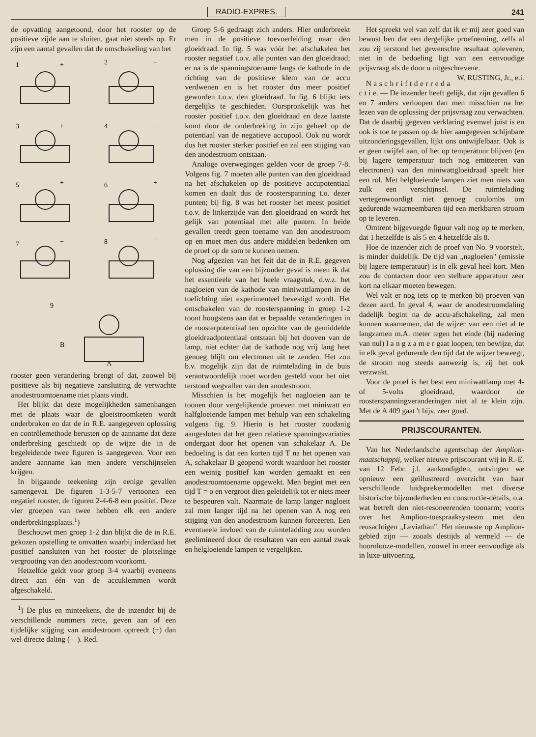RADIO-EXPRES. 241
de opvatting aangetoond, door het rooster op de positieve zijde aan te sluiten, gaat niet steeds op. Er zijn een aantal gevallen dat de omschakeling van het
1
+
2
−
3
+
4
−
5
+
6
+
7
−
8
−
9
B
A
rooster geen verandering brengt of dat, zoowel bij positieve als bij negatieve aansluiting de verwachte anodestroomtoename niet plaats vindt.
Het blijkt dat deze mogelijkheden samenhangen met de plaats waar de gloeistroomketen wordt onderbroken en dat de in R.E. aangegeven oplossing en contrôlemethode berusten op de aanname dat deze onderbreking geschiedt op de wijze die in de begeleidende twee figuren is aangegeven. Voor een andere aanname kan men andere verschijnselen krijgen.
In bijgaande teekening zijn eenige gevallen samengevat. De figuren 1-3-5-7 vertoonen een negatief rooster, de figuren 2-4-6-8 een positief. Deze vier groepen van twee hebben elk een andere onderbrekingsplaats.<sup>1</sup>)
Beschouwt men groep 1-2 dan blijkt die de in R.E. gekozen opstelling te omvatten waarbij inderdaad het positief aansluiten van het rooster de plotselinge vergrooting van den anodestroom voorkomt.
Hetzelfde geldt voor groep 3-4 waarbij eveneens direct aan één van de accuklemmen wordt afgeschakeld.
<sup>1</sup>) De plus en minteekens, die de inzender bij de verschillende nummers zette, geven aan of een tijdelijke stijging van anodestroom optreedt (+) dan wel directe daling (—). Red.
Groep 5-6 gedraagt zich anders. Hier onderbreekt men in de positieve toevoerleiding naar den gloeidraad. In fig. 5 was vóór het afschakelen het rooster negatief t.o.v. alle punten van den gloeidraad; er na is de spanningstoename langs de kathode in de richting van de positieve klem van de accu verdwenen en is het rooster dus meer positief geworden t.o.v. den gloeidraad. In fig. 6 blijkt iets dergelijks te geschieden. Oorspronkelijk was het rooster positief t.o.v. den gloeidraad en deze laatste komt door de onderbreking in zijn geheel op de potentiaal van de negatieve accupool. Ook nu wordt dus het rooster sterker positief en zal een stijging van den anodestroom ontstaan.
Analoge overwegingen gelden voor de groep 7-8. Volgens fig. 7 moeten alle punten van den gloeidraad na het afschakelen op de positieve accupotentiaal komen en daalt dus de roosterspanning t.o. dezer punten; bij fig. 8 was het rooster het meest positief t.o.v. de linkerzijde van den gloeidraad en wordt het gelijk van potentiaal met alle punten. In beide gevallen treedt geen toename van den anodestroom op en moet men dus andere middelen bedenken om de proef op de som te kunnen nemen.
Nog afgezien van het feit dat de in R.E. gegeven oplossing die van een bijzonder geval is meen ik dat het essentieele van het heele vraagstuk, d.w.z. het nagloeien van de kathode van miniwattlampen in de toelichting niet experimenteel bevestigd wordt. Het omschakelen van de roosterspanning in groep 1-2 toont hoogstens aan dat er bepaalde veranderingen in de roosterpotentiaal ten opzichte van de gemiddelde gloeidraadpotentiaal ontstaan bij het dooven van de lamp, niet echter dat de kathode nog vrij lang heet genoeg blijft om electronen uit te zenden. Het zou b.v. mogelijk zijn dat de ruimtelading in de buis verantwoordelijk moet worden gesteld voor het niet terstond wegvallen van den anodestroom.
Misschien is het mogelijk het nagloeien aan te toonen door vergelijkende proeven met miniwatt en halfgloeiende lampen met behulp van een schakeling volgens fig. 9. Hierin is het rooster zoodanig aangesloten dat het geen relatieve spanningsvariaties ondergaat door het openen van schakelaar A. De bedoeling is dat een korten tijd T na het openen van A, schakelaar B geopend wordt waardoor het rooster een weinig positief kan worden gemaakt en een anodestroomtoename opgewekt. Men begint met een tijd T = o en vergroot dien geleidelijk tot er niets meer te bespeuren valt. Naarmate de lamp langer nagloeit zal men langer tijd na het openen van A nog een stijging van den anodestroom kunnen forceeren. Een eventueele invloed van de ruimteladding zou worden geelimineerd door de resultaten van een aantal zwak en helgloeiende lampen te vergelijken.
Het spreekt wel van zelf dat ik er mij zeer goed van bewust ben dat een dergelijke proefneming, zelfs al zou zij terstond het gewenschte resultaat opleveren, niet in de bedoeling ligt van een eenvoudige prijsvraag als de door u uitgeschrevene. W. RUSTING, Jr., e.i.
N a s c h r i f t d e r r e d a c t i e. — De inzender heeft gelijk, dat zijn gevallen 6 en 7 anders verloopen dan men misschien na het lezen van de oplossing der prijsvraag zou verwachten. Dat de daarbij gegeven verklaring evenwel juist is en ook is toe te passen op de hier aangegeven schijnbare uitzonderingsgevallen, lijkt ons ontwijfelbaar. Ook is er geen twijfel aan, of het op temperatuur blijven (en bij lagere temperatuur toch nog emitteeren van electronen) van den miniwattgloeidraad speelt hier een rol. Met helgloeiende lampen ziet men niets van zulk een verschijnsel. De ruimtelading vertegenwoordigt niet genoeg coulombs om gedurende waarneembaren tijd een merkbaren stroom op te leveren.
Omtrent bijgevoegde figuur valt nog op te merken, dat 1 hetzelfde is als 5 en 4 hetzelfde als 8.
Hoe de inzender zich de proef van No. 9 voorstelt, is minder duidelijk. De tijd van „nagloeien" (emissie bij lagere temperatuur) is in elk geval heel kort. Men zou de contacten door een stelbare apparatuur zeer kort na elkaar moeten bewegen.
Wel valt er nog iets op te merken bij proeven van dezen aard. In geval 4, waar de anodestroomdaling dadelijk begint na de accu-afschakeling, zal men kunnen waarnemen, dat de wijzer van een niet al te langzamen m.A. meter tegen het einde (bij nadering van nul) l a n g z a m e r gaat loopen, ten bewijze, dat in elk geval gedurende den tijd dat de wijzer beweegt, de stroom nog steeds aanwezig is, zij het ook verzwakt.
Voor de proef is het best een miniwattlamp met 4- of 5-volts gloeidraad, waardoor de roosterspanningveranderingen niet al te klein zijn. Met de A 409 gaat 't bijv. zeer goed.
PRIJSCOURANTEN.
Van het Nederlandsche agentschap der Amplion-maatschappij, welker nieuwe prijscourant wij in R.-E. van 12 Febr. j.l. aankondigden, ontvingen we opnieuw een geïllustreerd overzicht van haar verschillende luidsprekermodellen met diverse historische bijzonderheden en constructie-détails, o.a. wat betreft den niet-resoneerenden toonarm; voorts over het Amplion-toespraaksysteem met den reusachtigen „Leviathan". Het nieuwste op Amplion-gebied zijn — zooals destijds al vermeld — de hoornlooze-modellen, zoowel in meer eenvoudige als in luxe-uitvoering.